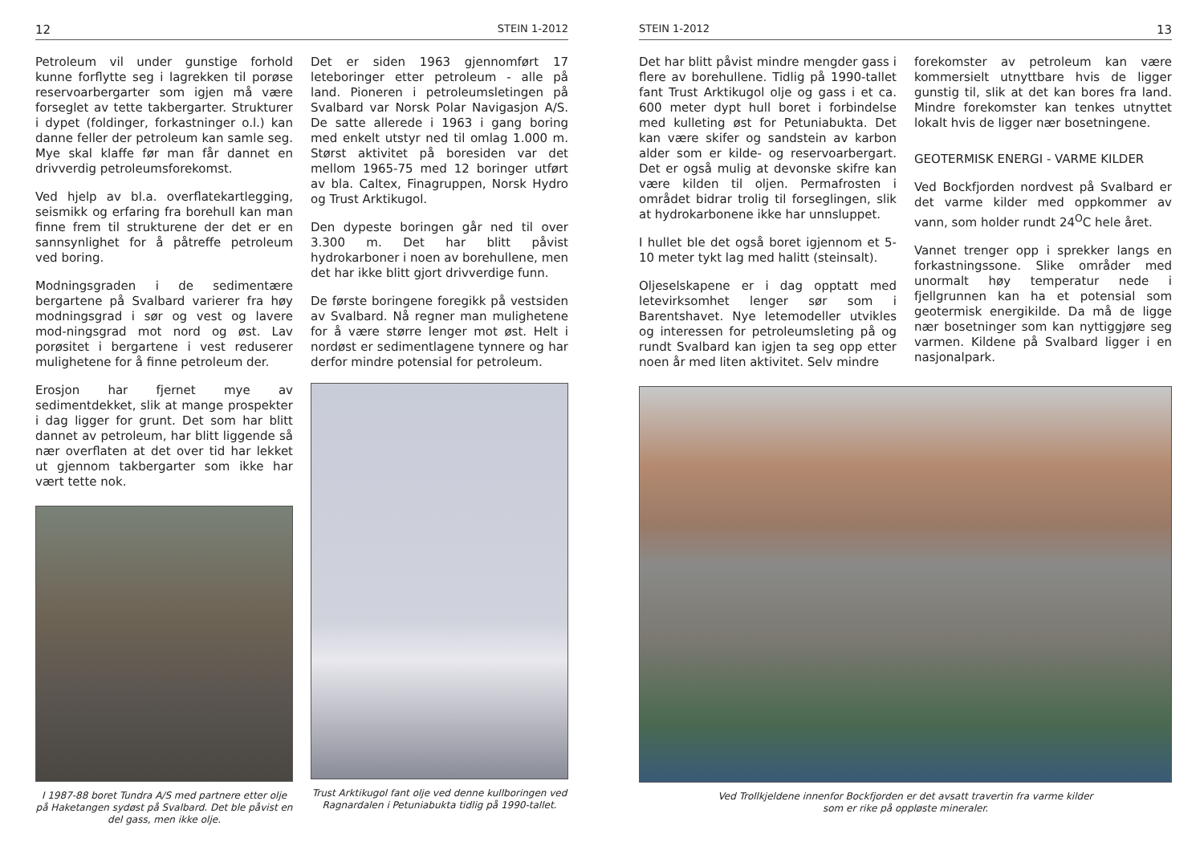12 STEIN 1-2012
Petroleum vil under gunstige forhold kunne forflytte seg i lagrekken til porøse reservoarbergarter som igjen må være forseglet av tette takbergarter. Strukturer i dypet (foldinger, forkastninger o.l.) kan danne feller der petroleum kan samle seg. Mye skal klaffe før man får dannet en drivverdig petroleumsforekomst.
Ved hjelp av bl.a. overflatekartlegging, seismikk og erfaring fra borehull kan man finne frem til strukturene der det er en sannsynlighet for å påtreffe petroleum ved boring.
Modningsgraden i de sedimentære bergartene på Svalbard varierer fra høy modningsgrad i sør og vest og lavere mod-ningsgrad mot nord og øst. Lav porøsitet i bergartene i vest reduserer mulighetene for å finne petroleum der.
Erosjon har fjernet mye av sedimentdekket, slik at mange prospekter i dag ligger for grunt. Det som har blitt dannet av petroleum, har blitt liggende så nær overflaten at det over tid har lekket ut gjennom takbergarter som ikke har vært tette nok.
I 1987-88 boret Tundra A/S med partnere etter olje på Haketangen sydøst på Svalbard. Det ble påvist en del gass, men ikke olje.
Det er siden 1963 gjennomført 17 leteboringer etter petroleum - alle på land. Pioneren i petroleumsletingen på Svalbard var Norsk Polar Navigasjon A/S. De satte allerede i 1963 i gang boring med enkelt utstyr ned til omlag 1.000 m. Størst aktivitet på boresiden var det mellom 1965-75 med 12 boringer utført av bla. Caltex, Finagruppen, Norsk Hydro og Trust Arktikugol.
Den dypeste boringen går ned til over 3.300 m. Det har blitt påvist hydrokarboner i noen av borehullene, men det har ikke blitt gjort drivverdige funn.
De første boringene foregikk på vestsiden av Svalbard. Nå regner man mulighetene for å være større lenger mot øst. Helt i nordøst er sedimentlagene tynnere og har derfor mindre potensial for petroleum.
Trust Arktikugol fant olje ved denne kullboringen ved Ragnardalen i Petuniabukta tidlig på 1990-tallet.
STEIN 1-2012 13
Det har blitt påvist mindre mengder gass i flere av borehullene. Tidlig på 1990-tallet fant Trust Arktikugol olje og gass i et ca. 600 meter dypt hull boret i forbindelse med kulleting øst for Petuniabukta. Det kan være skifer og sandstein av karbon alder som er kilde- og reservoarbergart. Det er også mulig at devonske skifre kan være kilden til oljen. Permafrosten i området bidrar trolig til forseglingen, slik at hydrokarbonene ikke har unnsluppet.
I hullet ble det også boret igjennom et 5-10 meter tykt lag med halitt (steinsalt).
Oljeselskapene er i dag opptatt med letevirksomhet lenger sør som i Barentshavet. Nye letemodeller utvikles og interessen for petroleumsleting på og rundt Svalbard kan igjen ta seg opp etter noen år med liten aktivitet. Selv mindre
forekomster av petroleum kan være kommersielt utnyttbare hvis de ligger gunstig til, slik at det kan bores fra land. Mindre forekomster kan tenkes utnyttet lokalt hvis de ligger nær bosetningene.
GEOTERMISK ENERGI - VARME KILDER
Ved Bockfjorden nordvest på Svalbard er det varme kilder med oppkommer av vann, som holder rundt 24<sup>O</sup>C hele året.
Vannet trenger opp i sprekker langs en forkastningssone. Slike områder med unormalt høy temperatur nede i fjellgrunnen kan ha et potensial som geotermisk energikilde. Da må de ligge nær bosetninger som kan nyttiggjøre seg varmen. Kildene på Svalbard ligger i en nasjonalpark.
Ved Trollkjeldene innenfor Bockfjorden er det avsatt travertin fra varme kilder
som er rike på oppløste mineraler.